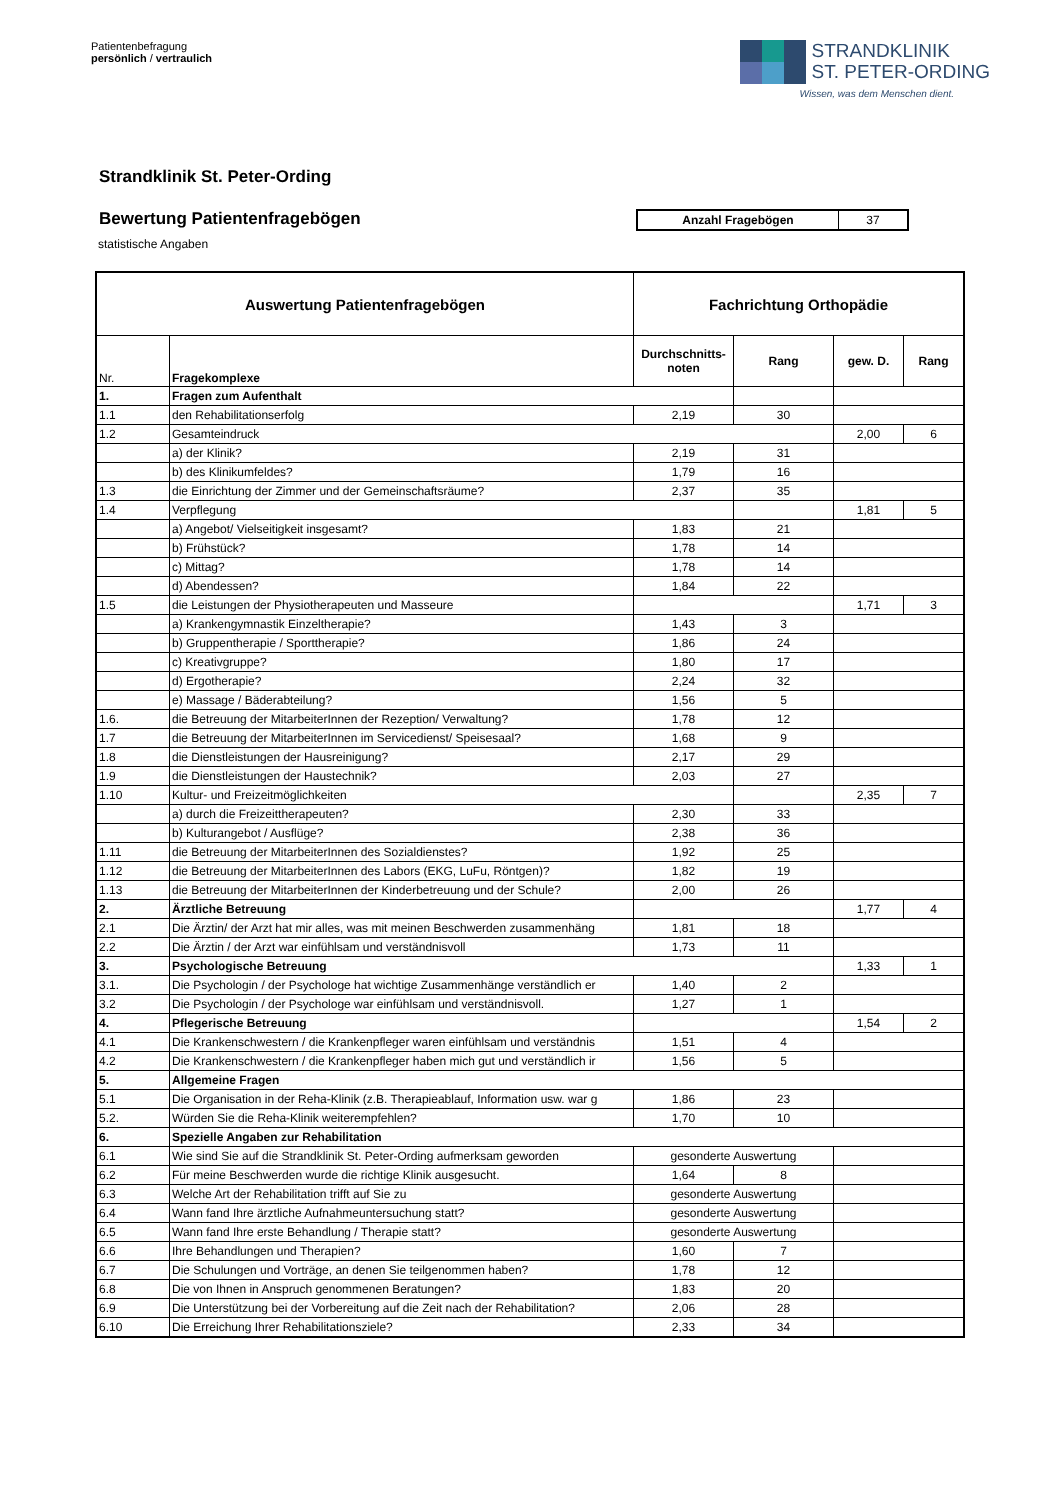Patientenbefragung
persönlich / vertraulich
STRANDKLINIK
ST. PETER-ORDING
Wissen, was dem Menschen dient.
Strandklinik St. Peter-Ording
Bewertung Patientenfragebögen
| Anzahl Fragebögen | 37 |
statistische Angaben
| Auswertung Patientenfragebögen | | Fachrichtung Orthopädie | | | |
| --- | --- | --- | --- | --- | --- |
| Nr. | Fragekomplexe | Durchschnitts-noten | Rang | gew. D. | Rang |
| 1. | Fragen zum Aufenthalt | | | | |
| 1.1 | den Rehabilitationserfolg | 2,19 | 30 | | |
| 1.2 | Gesamteindruck | | | 2,00 | 6 |
| | a) der Klinik? | 2,19 | 31 | | |
| | b) des Klinikumfeldes? | 1,79 | 16 | | |
| 1.3 | die Einrichtung der Zimmer und der Gemeinschaftsräume? | 2,37 | 35 | | |
| 1.4 | Verpflegung | | | 1,81 | 5 |
| | a) Angebot/ Vielseitigkeit insgesamt? | 1,83 | 21 | | |
| | b) Frühstück? | 1,78 | 14 | | |
| | c) Mittag? | 1,78 | 14 | | |
| | d) Abendessen? | 1,84 | 22 | | |
| 1.5 | die Leistungen der Physiotherapeuten und Masseure | | | 1,71 | 3 |
| | a) Krankengymnastik Einzeltherapie? | 1,43 | 3 | | |
| | b) Gruppentherapie / Sporttherapie? | 1,86 | 24 | | |
| | c) Kreativgruppe? | 1,80 | 17 | | |
| | d) Ergotherapie? | 2,24 | 32 | | |
| | e) Massage / Bäderabteilung? | 1,56 | 5 | | |
| 1.6. | die Betreuung der MitarbeiterInnen der Rezeption/ Verwaltung? | 1,78 | 12 | | |
| 1.7 | die Betreuung der MitarbeiterInnen im Servicedienst/ Speisesaal? | 1,68 | 9 | | |
| 1.8 | die Dienstleistungen der Hausreinigung? | 2,17 | 29 | | |
| 1.9 | die Dienstleistungen der Haustechnik? | 2,03 | 27 | | |
| 1.10 | Kultur- und Freizeitmöglichkeiten | | | 2,35 | 7 |
| | a) durch die Freizeittherapeuten? | 2,30 | 33 | | |
| | b) Kulturangebot / Ausflüge? | 2,38 | 36 | | |
| 1.11 | die Betreuung der MitarbeiterInnen des Sozialdienstes? | 1,92 | 25 | | |
| 1.12 | die Betreuung der MitarbeiterInnen des Labors (EKG, LuFu, Röntgen)? | 1,82 | 19 | | |
| 1.13 | die Betreuung der MitarbeiterInnen der Kinderbetreuung und der Schule? | 2,00 | 26 | | |
| 2. | Ärztliche Betreuung | | | 1,77 | 4 |
| 2.1 | Die Ärztin/ der Arzt hat mir alles, was mit meinen Beschwerden zusammenhäng | 1,81 | 18 | | |
| 2.2 | Die Ärztin / der Arzt war einfühlsam und verständnisvoll | 1,73 | 11 | | |
| 3. | Psychologische Betreuung | | | 1,33 | 1 |
| 3.1. | Die Psychologin / der Psychologe hat wichtige Zusammenhänge verständlich er | 1,40 | 2 | | |
| 3.2 | Die Psychologin / der Psychologe war einfühlsam und verständnisvoll. | 1,27 | 1 | | |
| 4. | Pflegerische Betreuung | | | 1,54 | 2 |
| 4.1 | Die Krankenschwestern / die Krankenpfleger waren einfühlsam und verständnis | 1,51 | 4 | | |
| 4.2 | Die Krankenschwestern / die Krankenpfleger haben mich gut und verständlich ir | 1,56 | 5 | | |
| 5. | Allgemeine Fragen | | | | |
| 5.1 | Die Organisation in der Reha-Klinik (z.B. Therapieablauf, Information usw. war g | 1,86 | 23 | | |
| 5.2. | Würden Sie die Reha-Klinik weiterempfehlen? | 1,70 | 10 | | |
| 6. | Spezielle Angaben zur Rehabilitation | | | | |
| 6.1 | Wie sind Sie auf die Strandklinik St. Peter-Ording aufmerksam geworden | gesonderte Auswertung | | | |
| 6.2 | Für meine Beschwerden wurde die richtige Klinik ausgesucht. | 1,64 | 8 | | |
| 6.3 | Welche Art der Rehabilitation trifft auf Sie zu | gesonderte Auswertung | | | |
| 6.4 | Wann fand Ihre ärztliche Aufnahmeuntersuchung statt? | gesonderte Auswertung | | | |
| 6.5 | Wann fand Ihre erste Behandlung / Therapie statt? | gesonderte Auswertung | | | |
| 6.6 | Ihre Behandlungen und Therapien? | 1,60 | 7 | | |
| 6.7 | Die Schulungen und Vorträge, an denen Sie teilgenommen haben? | 1,78 | 12 | | |
| 6.8 | Die von Ihnen in Anspruch genommenen Beratungen? | 1,83 | 20 | | |
| 6.9 | Die Unterstützung bei der Vorbereitung auf die Zeit nach der Rehabilitation? | 2,06 | 28 | | |
| 6.10 | Die Erreichung Ihrer Rehabilitationsziele? | 2,33 | 34 | | |